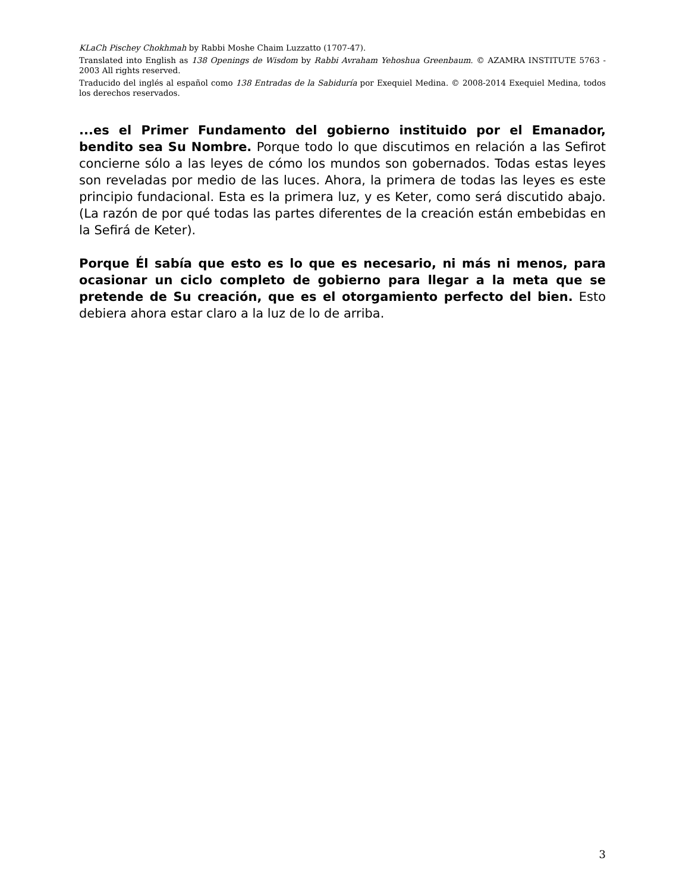KLaCh Pischey Chokhmah by Rabbi Moshe Chaim Luzzatto (1707-47).
Translated into English as 138 Openings de Wisdom by Rabbi Avraham Yehoshua Greenbaum. © AZAMRA INSTITUTE 5763 - 2003 All rights reserved.
Traducido del inglés al español como 138 Entradas de la Sabiduría por Exequiel Medina. © 2008-2014 Exequiel Medina, todos los derechos reservados.
...es el Primer Fundamento del gobierno instituido por el Emanador, bendito sea Su Nombre. Porque todo lo que discutimos en relación a las Sefirot concierne sólo a las leyes de cómo los mundos son gobernados. Todas estas leyes son reveladas por medio de las luces. Ahora, la primera de todas las leyes es este principio fundacional. Esta es la primera luz, y es Keter, como será discutido abajo. (La razón de por qué todas las partes diferentes de la creación están embebidas en la Sefirá de Keter).
Porque Él sabía que esto es lo que es necesario, ni más ni menos, para ocasionar un ciclo completo de gobierno para llegar a la meta que se pretende de Su creación, que es el otorgamiento perfecto del bien. Esto debiera ahora estar claro a la luz de lo de arriba.
3